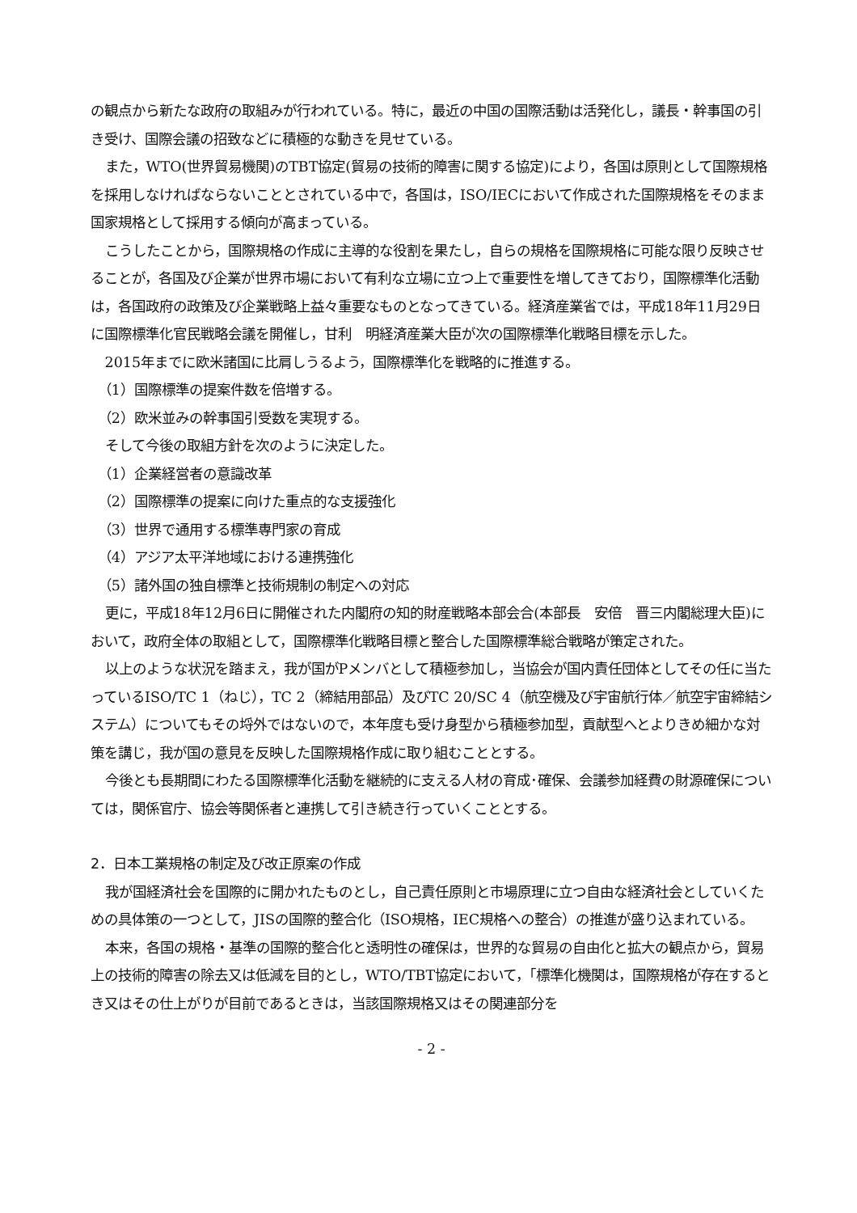の観点から新たな政府の取組みが行われている。特に，最近の中国の国際活動は活発化し，議長・幹事国の引き受け、国際会議の招致などに積極的な動きを見せている。
また，WTO(世界貿易機関)のTBT協定(貿易の技術的障害に関する協定)により，各国は原則として国際規格を採用しなければならないこととされている中で，各国は，ISO/IECにおいて作成された国際規格をそのまま国家規格として採用する傾向が高まっている。
こうしたことから，国際規格の作成に主導的な役割を果たし，自らの規格を国際規格に可能な限り反映させることが，各国及び企業が世界市場において有利な立場に立つ上で重要性を増してきており，国際標準化活動は，各国政府の政策及び企業戦略上益々重要なものとなってきている。経済産業省では，平成18年11月29日に国際標準化官民戦略会議を開催し，甘利　明経済産業大臣が次の国際標準化戦略目標を示した。
2015年までに欧米諸国に比肩しうるよう，国際標準化を戦略的に推進する。
（1）国際標準の提案件数を倍増する。
（2）欧米並みの幹事国引受数を実現する。
そして今後の取組方針を次のように決定した。
（1）企業経営者の意識改革
（2）国際標準の提案に向けた重点的な支援強化
（3）世界で通用する標準専門家の育成
（4）アジア太平洋地域における連携強化
（5）諸外国の独自標準と技術規制の制定への対応
更に，平成18年12月6日に開催された内閣府の知的財産戦略本部会合(本部長　安倍　晋三内閣総理大臣)において，政府全体の取組として，国際標準化戦略目標と整合した国際標準総合戦略が策定された。
以上のような状況を踏まえ，我が国がPメンバとして積極参加し，当協会が国内責任団体としてその任に当たっているISO/TC 1（ねじ），TC 2（締結用部品）及びTC 20/SC 4（航空機及び宇宙航行体／航空宇宙締結システム）についてもその埒外ではないので，本年度も受け身型から積極参加型，貢献型へとよりきめ細かな対策を講じ，我が国の意見を反映した国際規格作成に取り組むこととする。
今後とも長期間にわたる国際標準化活動を継続的に支える人材の育成･確保、会議参加経費の財源確保については，関係官庁、協会等関係者と連携して引き続き行っていくこととする。
2．日本工業規格の制定及び改正原案の作成
我が国経済社会を国際的に開かれたものとし，自己責任原則と市場原理に立つ自由な経済社会としていくための具体策の一つとして，JISの国際的整合化（ISO規格，IEC規格への整合）の推進が盛り込まれている。
本来，各国の規格・基準の国際的整合化と透明性の確保は，世界的な貿易の自由化と拡大の観点から，貿易上の技術的障害の除去又は低減を目的とし，WTO/TBT協定において，「標準化機関は，国際規格が存在するとき又はその仕上がりが目前であるときは，当該国際規格又はその関連部分を
- 2 -